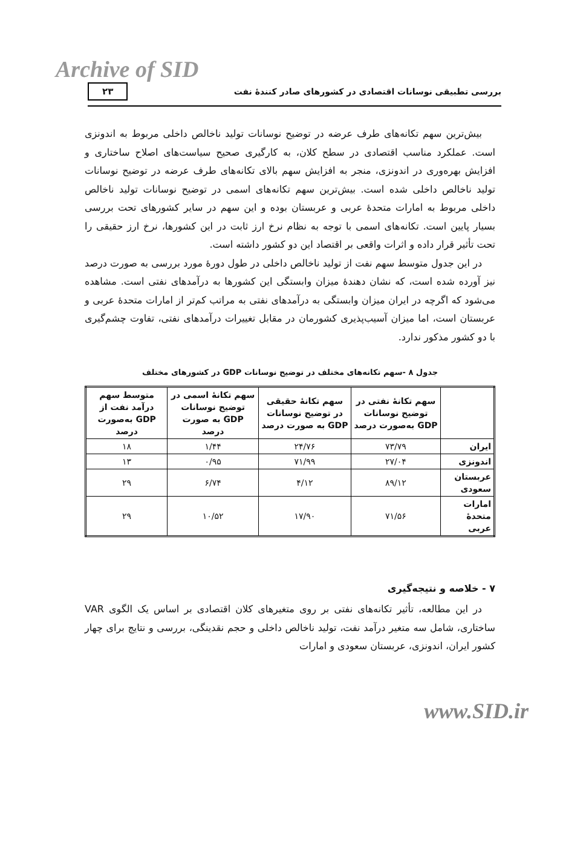Archive of SID
بررسی تطبیقی نوسانات اقتصادی در کشورهای صادر کنندۀ نفت ۲۳
بیش‌ترین سهم تکانه‌های طرف عرضه در توضیح نوسانات تولید ناخالص داخلی مربوط به اندونزی است. عملکرد مناسب اقتصادی در سطح کلان، به کارگیری صحیح سیاست‌های اصلاح ساختاری و افزایش بهره‌وری در اندونزی، منجر به افزایش سهم بالای تکانه‌های طرف عرضه در توضیح نوسانات تولید ناخالص داخلی شده است. بیش‌ترین سهم تکانه‌های اسمی در توضیح نوسانات تولید ناخالص داخلی مربوط به امارات متحدۀ عربی و عربستان بوده و این سهم در سایر کشورهای تحت بررسی بسیار پایین است. تکانه‌های اسمی با توجه به نظام نرخ ارز ثابت در این کشورها، نرخ ارز حقیقی را تحت تأثیر قرار داده و اثرات واقعی بر اقتصاد این دو کشور داشته است.
در این جدول متوسط سهم نفت از تولید ناخالص داخلی در طول دورۀ مورد بررسی به صورت درصد نیز آورده شده است، که نشان دهندۀ میزان وابستگی این کشورها به درآمدهای نفتی است. مشاهده می‌شود که اگرچه در ایران میزان وابستگی به درآمدهای نفتی به مراتب کم‌تر از امارات متحدۀ عربی و عربستان است، اما میزان آسیب‌پذیری کشورمان در مقابل تغییرات درآمدهای نفتی، تفاوت چشم‌گیری با دو کشور مذکور ندارد.
جدول ۸ -سهم تکانه‌های مختلف در توضیح نوسانات GDP در کشورهای مختلف
| | سهم تکانۀ نفتی در توضیح نوسانات GDP به‌صورت درصد | سهم تکانۀ حقیقی در توضیح نوسانات GDP به صورت درصد | سهم تکانۀ اسمی در توضیح نوسانات GDP به صورت درصد | متوسط سهم درآمد نفت از GDP به‌صورت درصد |
| --- | --- | --- | --- | --- |
| ایران | ۷۳/۷۹ | ۲۴/۷۶ | ۱/۴۴ | ۱۸ |
| اندونزی | ۲۷/۰۴ | ۷۱/۹۹ | ۰/۹۵ | ۱۳ |
| عربستان سعودی | ۸۹/۱۲ | ۴/۱۲ | ۶/۷۴ | ۲۹ |
| امارات متحدۀ عربی | ۷۱/۵۶ | ۱۷/۹۰ | ۱۰/۵۲ | ۲۹ |
۷ - خلاصه و نتیجه‌گیری
در این مطالعه، تأثیر تکانه‌های نفتی بر روی متغیرهای کلان اقتصادی بر اساس یک الگوی VAR ساختاری، شامل سه متغیر درآمد نفت، تولید ناخالص داخلی و حجم نقدینگی، بررسی و نتایج برای چهار کشور ایران، اندونزی، عربستان سعودی و امارات
www.SID.ir